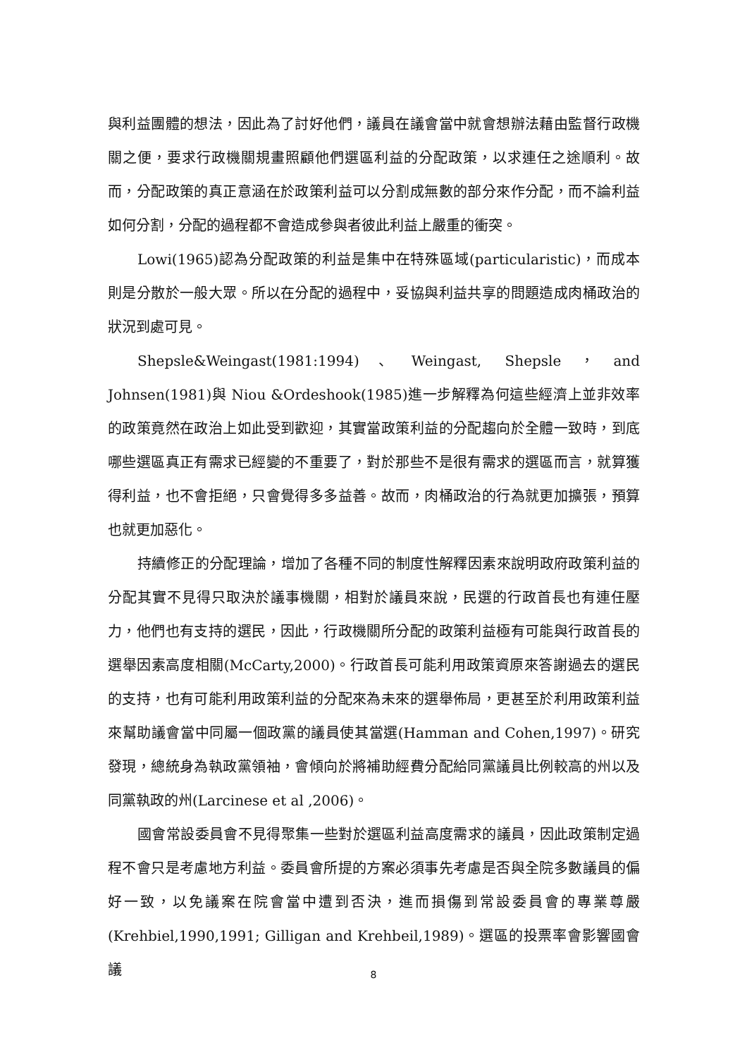與利益團體的想法，因此為了討好他們，議員在議會當中就會想辦法藉由監督行政機關之便，要求行政機關規畫照顧他們選區利益的分配政策，以求連任之途順利。故而，分配政策的真正意涵在於政策利益可以分割成無數的部分來作分配，而不論利益如何分割，分配的過程都不會造成參與者彼此利益上嚴重的衝突。
Lowi(1965)認為分配政策的利益是集中在特殊區域(particularistic)，而成本則是分散於一般大眾。所以在分配的過程中，妥協與利益共享的問題造成肉桶政治的狀況到處可見。
Shepsle&Weingast(1981:1994)、Weingast, Shepsle，and Johnsen(1981)與 Niou &Ordeshook(1985)進一步解釋為何這些經濟上並非效率的政策竟然在政治上如此受到歡迎，其實當政策利益的分配趨向於全體一致時，到底哪些選區真正有需求已經變的不重要了，對於那些不是很有需求的選區而言，就算獲得利益，也不會拒絕，只會覺得多多益善。故而，肉桶政治的行為就更加擴張，預算也就更加惡化。
持續修正的分配理論，增加了各種不同的制度性解釋因素來說明政府政策利益的分配其實不見得只取決於議事機關，相對於議員來說，民選的行政首長也有連任壓力，他們也有支持的選民，因此，行政機關所分配的政策利益極有可能與行政首長的選舉因素高度相關(McCarty,2000)。行政首長可能利用政策資原來答謝過去的選民的支持，也有可能利用政策利益的分配來為未來的選舉佈局，更甚至於利用政策利益來幫助議會當中同屬一個政黨的議員使其當選(Hamman and Cohen,1997)。研究發現，總統身為執政黨領袖，會傾向於將補助經費分配給同黨議員比例較高的州以及同黨執政的州(Larcinese et al ,2006)。
國會常設委員會不見得聚集一些對於選區利益高度需求的議員，因此政策制定過程不會只是考慮地方利益。委員會所提的方案必須事先考慮是否與全院多數議員的偏好一致，以免議案在院會當中遭到否決，進而損傷到常設委員會的專業尊嚴(Krehbiel,1990,1991; Gilligan and Krehbeil,1989)。選區的投票率會影響國會議
8